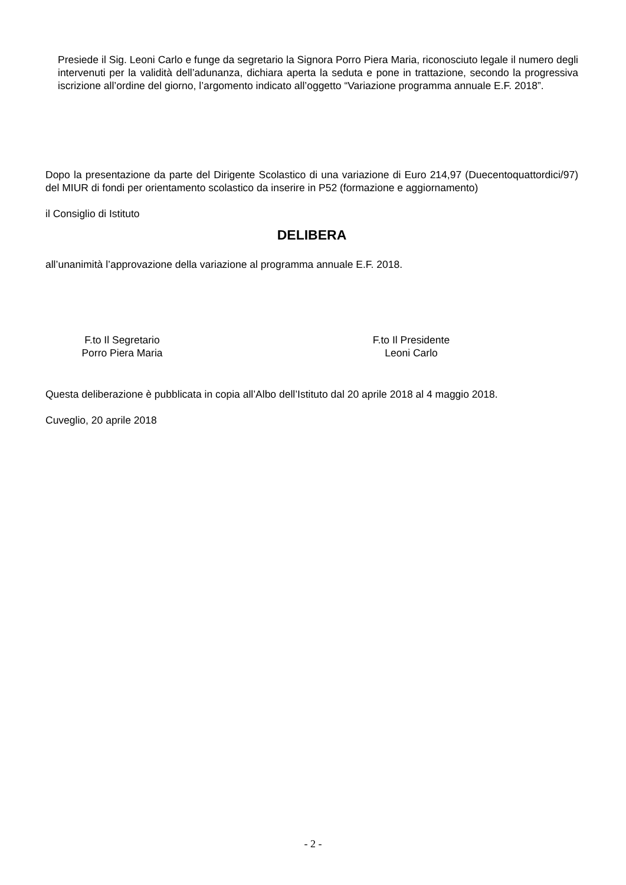Presiede il Sig. Leoni Carlo e funge da segretario la Signora Porro Piera Maria, riconosciuto legale il numero degli intervenuti per la validità dell’adunanza, dichiara aperta la seduta e pone in trattazione, secondo la progressiva iscrizione all’ordine del giorno, l’argomento indicato all’oggetto “Variazione programma annuale E.F. 2018”.
Dopo la presentazione da parte del Dirigente Scolastico di una variazione di Euro 214,97 (Duecentoquattordici/97) del MIUR di fondi per orientamento scolastico da inserire in P52 (formazione e aggiornamento)
il Consiglio di Istituto
DELIBERA
all’unanimità l’approvazione della variazione al programma annuale E.F. 2018.
F.to Il Segretario
Porro Piera Maria
F.to Il Presidente
Leoni Carlo
Questa deliberazione è pubblicata in copia all’Albo dell’Istituto dal 20 aprile 2018 al 4 maggio 2018.
Cuveglio, 20 aprile 2018
- 2 -